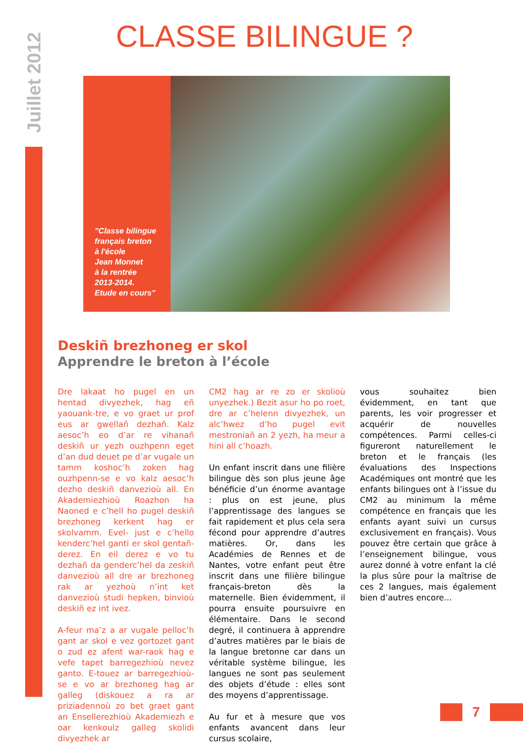Juillet 2012
CLASSE BILINGUE ?
"Classe bilingue
français breton
à l'école
Jean Monnet
à la rentrée
2013-2014.
Etude en cours"
Deskiñ brezhoneg er skol
Apprendre le breton à l’école
Dre lakaat ho pugel en un hentad divyezhek, hag eñ yaouank-tre, e vo graet ur prof eus ar gwellañ dezhañ. Kalz aesoc’h eo d’ar re vihanañ deskiñ ur yezh ouzhpenn eget d’an dud deuet pe d’ar vugale un tamm koshoc’h zoken hag ouzhpenn-se e vo kalz aesoc’h dezho deskiñ danvezioù all. En Akademiezhioù Roazhon ha Naoned e c’hell ho pugel deskiñ brezhoneg kerkent hag er skolvamm. Evel- just e c’hello kenderc’hel ganti er skol gentañ-derez. En eil derez e vo tu dezhañ da genderc’hel da zeskiñ danvezioù all dre ar brezhoneg rak ar yezhoù n’int ket danvezioù studi hepken, binvioù deskiñ ez int ivez.
A-feur ma’z a ar vugale pelloc’h gant ar skol e vez gortozet gant o zud ez afent war-raok hag e vefe tapet barregezhioù nevez ganto. E-touez ar barregezhioù-se e vo ar brezhoneg hag ar galleg (diskouez a ra ar priziadennoù zo bet graet gant an Ensellerezhioù Akademiezh e oar kenkoulz galleg skolidi divyezhek ar
CM2 hag ar re zo er skolioù unyezhek.) Bezit asur ho po roet, dre ar c’helenn divyezhek, un alc’hwez d’ho pugel evit mestroniañ an 2 yezh, ha meur a hini all c’hoazh.
Un enfant inscrit dans une filière bilingue dès son plus jeune âge bénéficie d’un énorme avantage : plus on est jeune, plus l’apprentissage des langues se fait rapidement et plus cela sera fécond pour apprendre d’autres matières. Or, dans les Académies de Rennes et de Nantes, votre enfant peut être inscrit dans une filière bilingue français-breton dès la maternelle. Bien évidemment, il pourra ensuite poursuivre en élémentaire. Dans le second degré, il continuera à apprendre d’autres matières par le biais de la langue bretonne car dans un véritable système bilingue, les langues ne sont pas seulement des objets d’étude : elles sont des moyens d’apprentissage.
Au fur et à mesure que vos enfants avancent dans leur cursus scolaire,
vous souhaitez bien évidemment, en tant que parents, les voir progresser et acquérir de nouvelles compétences. Parmi celles-ci figureront naturellement le breton et le français (les évaluations des Inspections Académiques ont montré que les enfants bilingues ont à l’issue du CM2 au minimum la même compétence en français que les enfants ayant suivi un cursus exclusivement en français). Vous pouvez être certain que grâce à l’enseignement bilingue, vous aurez donné à votre enfant la clé la plus sûre pour la maîtrise de ces 2 langues, mais également bien d’autres encore...
7